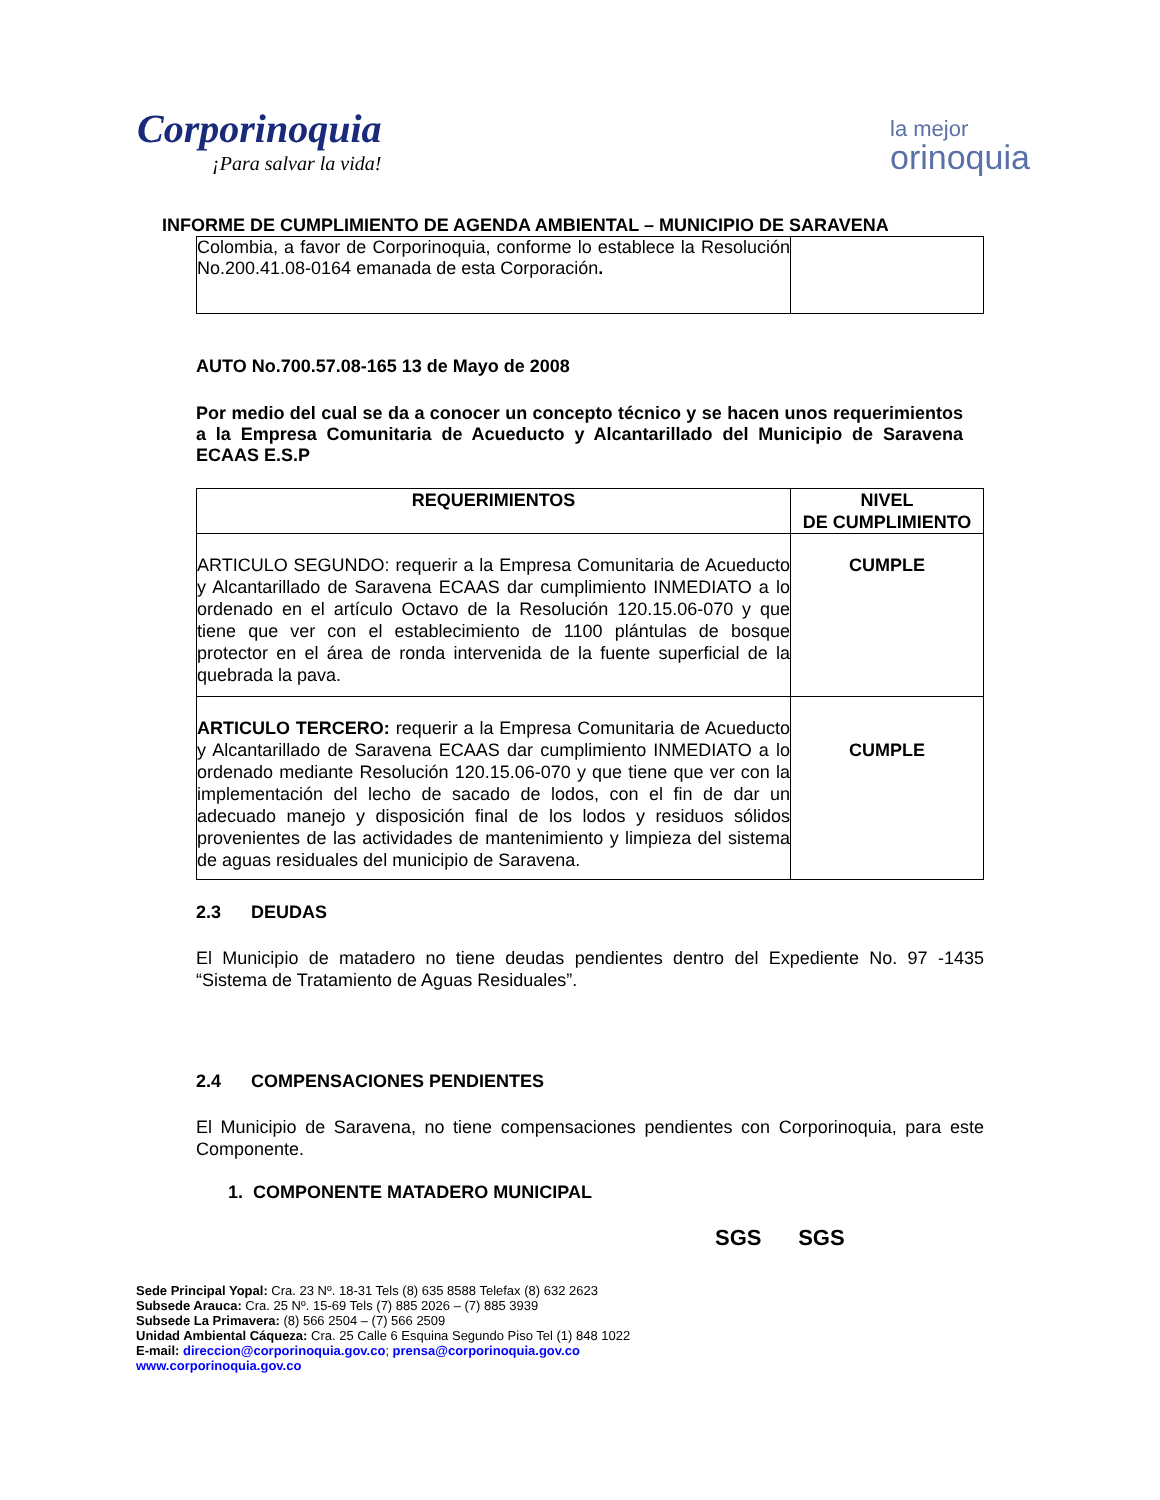Corporinoquia
¡Para salvar la vida!
la mejor
orinoquia
INFORME DE CUMPLIMIENTO DE AGENDA AMBIENTAL – MUNICIPIO DE SARAVENA
| Colombia, a favor de Corporinoquia, conforme lo establece la Resolución No.200.41.08-0164 emanada de esta Corporación . | |
AUTO No.700.57.08-165 13 de Mayo de 2008
Por medio del cual se da a conocer un concepto técnico y se hacen unos requerimientos a la Empresa Comunitaria de Acueducto y Alcantarillado del Municipio de Saravena ECAAS E.S.P
| REQUERIMIENTOS | NIVEL DE CUMPLIMIENTO |
| --- | --- |
| ARTICULO SEGUNDO: requerir a la Empresa Comunitaria de Acueducto y Alcantarillado de Saravena ECAAS dar cumplimiento INMEDIATO a lo ordenado en el artículo Octavo de la Resolución 120.15.06-070 y que tiene que ver con el establecimiento de 1100 plántulas de bosque protector en el área de ronda intervenida de la fuente superficial de la quebrada la pava. | CUMPLE |
| ARTICULO TERCERO: requerir a la Empresa Comunitaria de Acueducto y Alcantarillado de Saravena ECAAS dar cumplimiento INMEDIATO a lo ordenado mediante Resolución 120.15.06-070 y que tiene que ver con la implementación del lecho de sacado de lodos, con el fin de dar un adecuado manejo y disposición final de los lodos y residuos sólidos provenientes de las actividades de mantenimiento y limpieza del sistema de aguas residuales del municipio de Saravena. | CUMPLE |
2.3 DEUDAS
El Municipio de matadero no tiene deudas pendientes dentro del Expediente No. 97 -1435 “Sistema de Tratamiento de Aguas Residuales”.
2.4 COMPENSACIONES PENDIENTES
El Municipio de Saravena, no tiene compensaciones pendientes con Corporinoquia, para este Componente.
1. COMPONENTE MATADERO MUNICIPAL
SGS SGS
Sede Principal Yopal: Cra. 23 Nº. 18-31 Tels (8) 635 8588 Telefax (8) 632 2623
Subsede Arauca: Cra. 25 Nº. 15-69 Tels (7) 885 2026 – (7) 885 3939
Subsede La Primavera: (8) 566 2504 – (7) 566 2509
Unidad Ambiental Cáqueza: Cra. 25 Calle 6 Esquina Segundo Piso Tel (1) 848 1022
E-mail: direccion@corporinoquia.gov.co; prensa@corporinoquia.gov.co
www.corporinoquia.gov.co